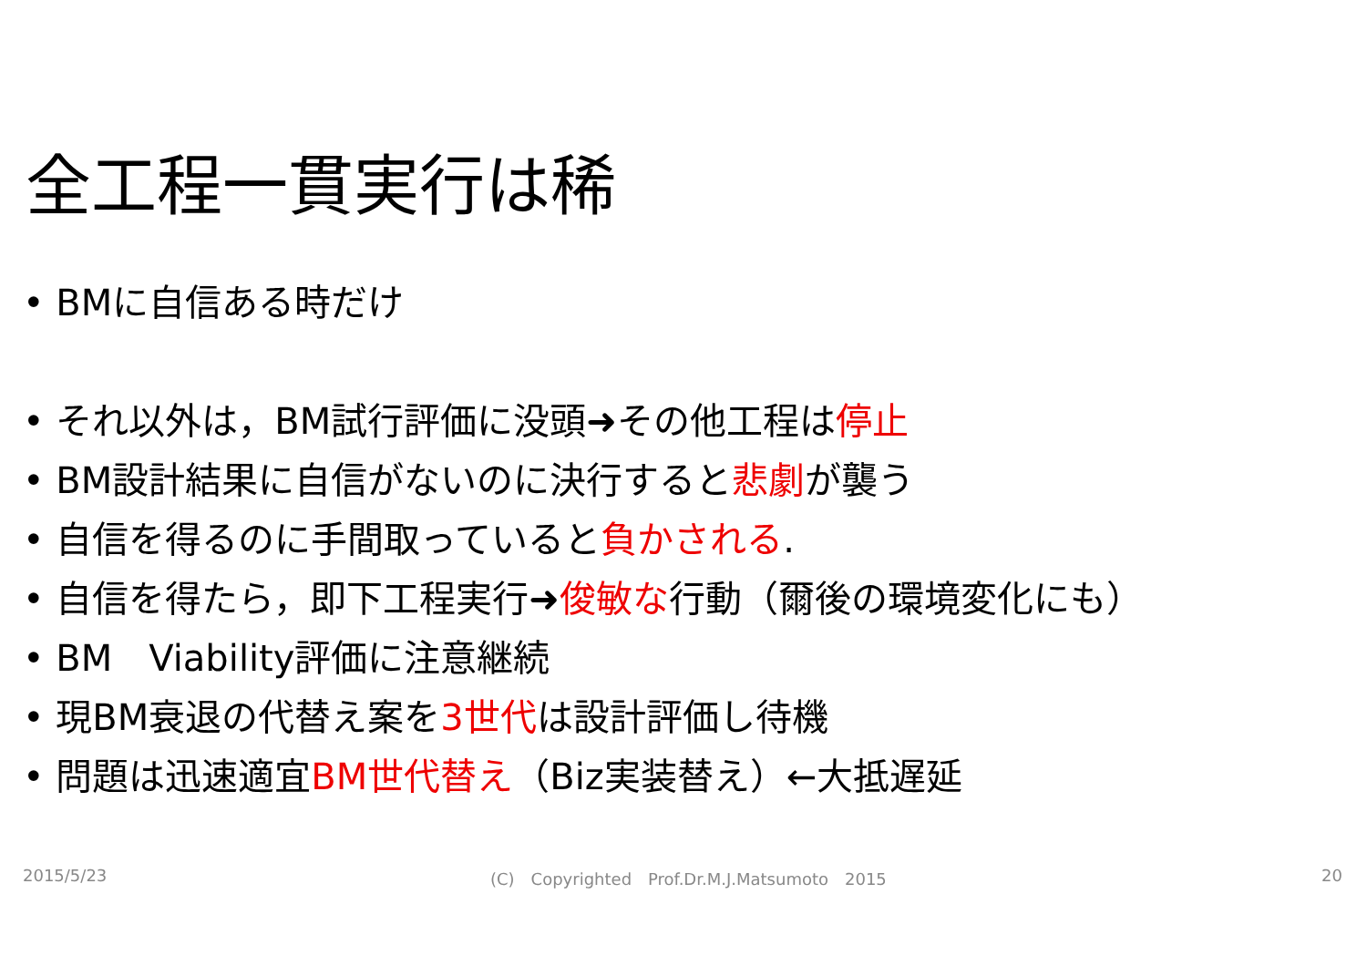全工程一貫実行は稀
• BMに自信ある時だけ
• それ以外は，BM試行評価に没頭➜その他工程は停止
• BM設計結果に自信がないのに決行すると悲劇が襲う
• 自信を得るのに手間取っていると負かされる.
• 自信を得たら，即下工程実行➜俊敏な行動（爾後の環境変化にも）
• BM　Viability評価に注意継続
• 現BM衰退の代替え案を3世代は設計評価し待機
• 問題は迅速適宜BM世代替え（Biz実装替え）←大抵遅延
2015/5/23
(C)　Copyrighted　Prof.Dr.M.J.Matsumoto　2015
20